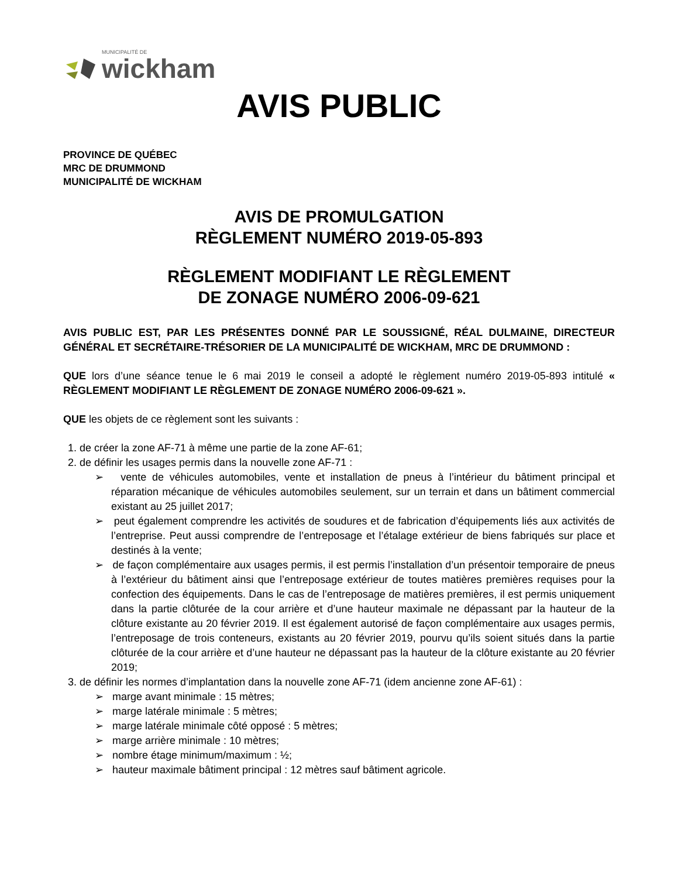MUNICIPALITÉ DE
wickham
AVIS PUBLIC
PROVINCE DE QUÉBEC
MRC DE DRUMMOND
MUNICIPALITÉ DE WICKHAM
AVIS DE PROMULGATION
RÈGLEMENT NUMÉRO 2019-05-893
RÈGLEMENT MODIFIANT LE RÈGLEMENT
DE ZONAGE NUMÉRO 2006-09-621
AVIS PUBLIC EST, PAR LES PRÉSENTES DONNÉ PAR LE SOUSSIGNÉ, RÉAL DULMAINE, DIRECTEUR GÉNÉRAL ET SECRÉTAIRE-TRÉSORIER DE LA MUNICIPALITÉ DE WICKHAM, MRC DE DRUMMOND :
QUE lors d’une séance tenue le 6 mai 2019 le conseil a adopté le règlement numéro 2019-05-893 intitulé « RÈGLEMENT MODIFIANT LE RÈGLEMENT DE ZONAGE NUMÉRO 2006-09-621 ».
QUE les objets de ce règlement sont les suivants :
1. de créer la zone AF-71 à même une partie de la zone AF-61;
2. de définir les usages permis dans la nouvelle zone AF-71 :
➢ vente de véhicules automobiles, vente et installation de pneus à l’intérieur du bâtiment principal et réparation mécanique de véhicules automobiles seulement, sur un terrain et dans un bâtiment commercial existant au 25 juillet 2017;
➢ peut également comprendre les activités de soudures et de fabrication d’équipements liés aux activités de l’entreprise. Peut aussi comprendre de l’entreposage et l’étalage extérieur de biens fabriqués sur place et destinés à la vente;
➢ de façon complémentaire aux usages permis, il est permis l’installation d’un présentoir temporaire de pneus à l’extérieur du bâtiment ainsi que l’entreposage extérieur de toutes matières premières requises pour la confection des équipements. Dans le cas de l’entreposage de matières premières, il est permis uniquement dans la partie clôturée de la cour arrière et d’une hauteur maximale ne dépassant par la hauteur de la clôture existante au 20 février 2019. Il est également autorisé de façon complémentaire aux usages permis, l’entreposage de trois conteneurs, existants au 20 février 2019, pourvu qu’ils soient situés dans la partie clôturée de la cour arrière et d’une hauteur ne dépassant pas la hauteur de la clôture existante au 20 février 2019;
3. de définir les normes d’implantation dans la nouvelle zone AF-71 (idem ancienne zone AF-61) :
➢ marge avant minimale : 15 mètres;
➢ marge latérale minimale : 5 mètres;
➢ marge latérale minimale côté opposé : 5 mètres;
➢ marge arrière minimale : 10 mètres;
➢ nombre étage minimum/maximum : ½;
➢ hauteur maximale bâtiment principal : 12 mètres sauf bâtiment agricole.